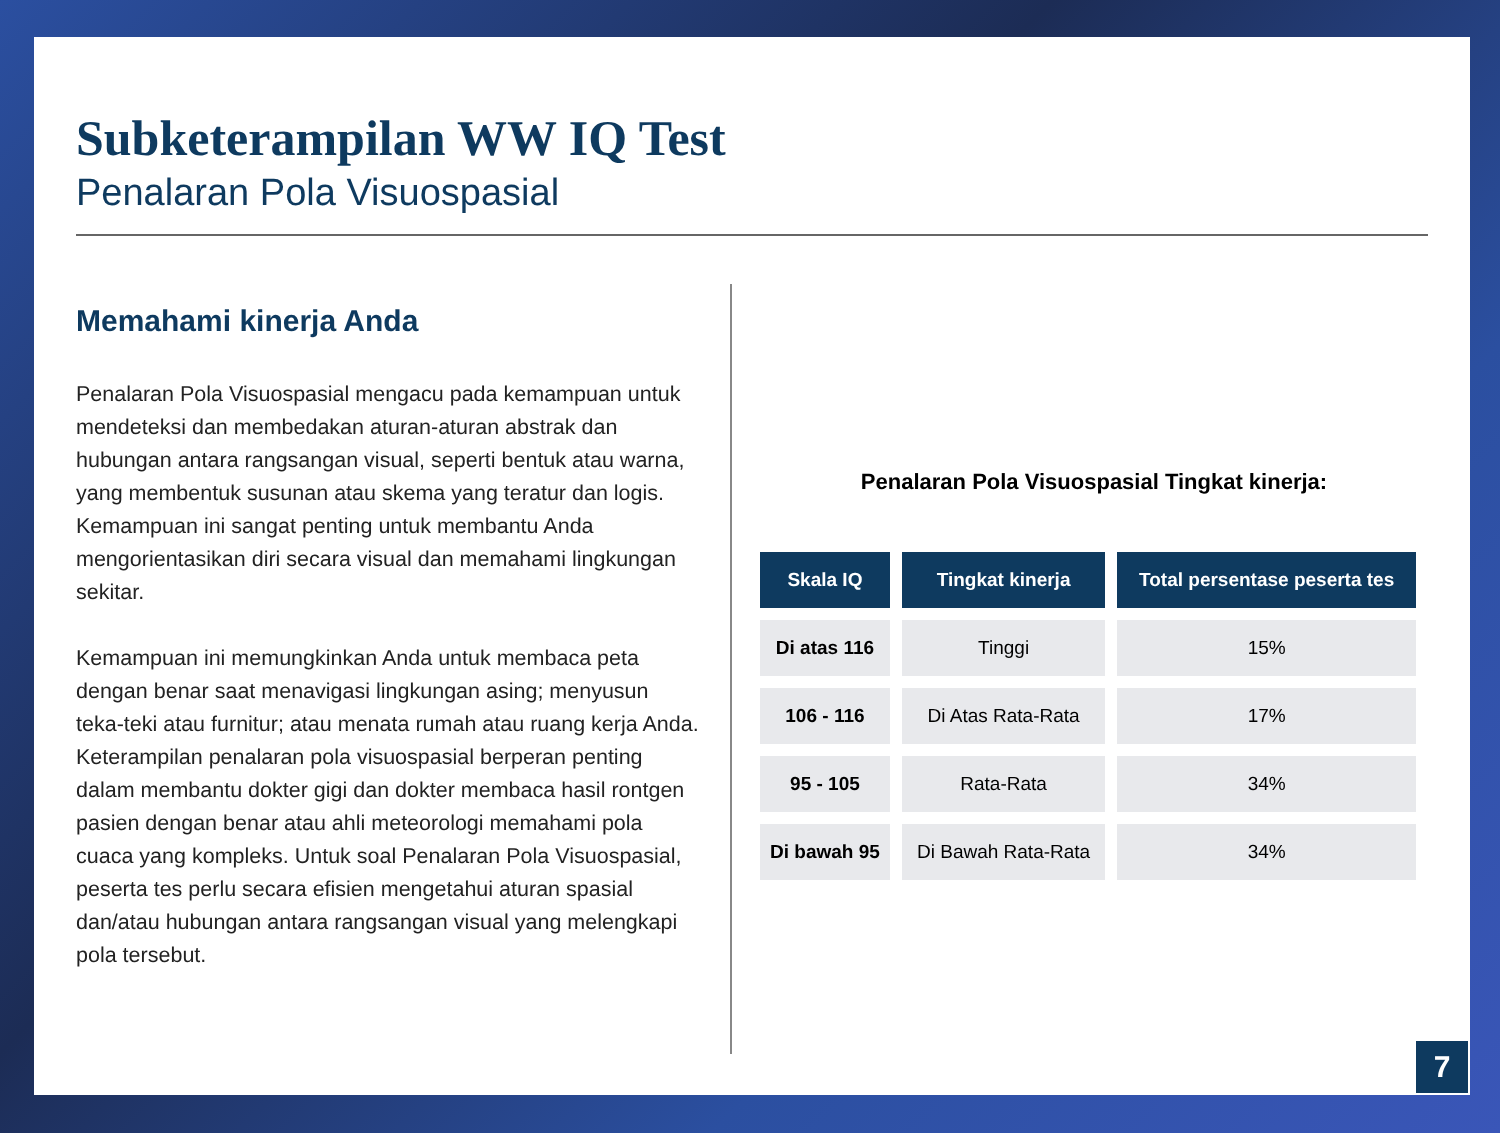Subketerampilan WW IQ Test
Penalaran Pola Visuospasial
Memahami kinerja Anda
Penalaran Pola Visuospasial mengacu pada kemampuan untuk mendeteksi dan membedakan aturan-aturan abstrak dan hubungan antara rangsangan visual, seperti bentuk atau warna, yang membentuk susunan atau skema yang teratur dan logis. Kemampuan ini sangat penting untuk membantu Anda mengorientasikan diri secara visual dan memahami lingkungan sekitar.
Kemampuan ini memungkinkan Anda untuk membaca peta dengan benar saat menavigasi lingkungan asing; menyusun teka-teki atau furnitur; atau menata rumah atau ruang kerja Anda. Keterampilan penalaran pola visuospasial berperan penting dalam membantu dokter gigi dan dokter membaca hasil rontgen pasien dengan benar atau ahli meteorologi memahami pola cuaca yang kompleks. Untuk soal Penalaran Pola Visuospasial, peserta tes perlu secara efisien mengetahui aturan spasial dan/atau hubungan antara rangsangan visual yang melengkapi pola tersebut.
Penalaran Pola Visuospasial Tingkat kinerja:
| Skala IQ | Tingkat kinerja | Total persentase peserta tes |
| --- | --- | --- |
| Di atas 116 | Tinggi | 15% |
| 106 - 116 | Di Atas Rata-Rata | 17% |
| 95 - 105 | Rata-Rata | 34% |
| Di bawah 95 | Di Bawah Rata-Rata | 34% |
7